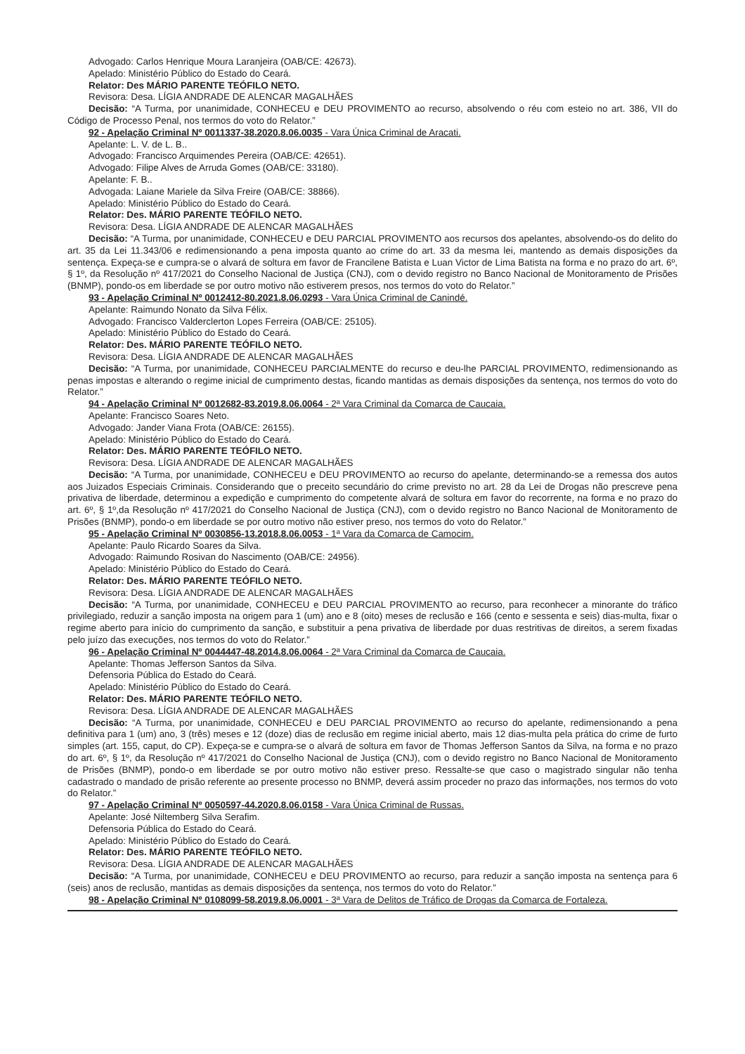Advogado: Carlos Henrique Moura Laranjeira (OAB/CE: 42673).
Apelado: Ministério Público do Estado do Ceará.
Relator: Des MÁRIO PARENTE TEÓFILO NETO.
Revisora: Desa. LÍGIA ANDRADE DE ALENCAR MAGALHÃES
Decisão: “A Turma, por unanimidade, CONHECEU e DEU PROVIMENTO ao recurso, absolvendo o réu com esteio no art. 386, VII do Código de Processo Penal, nos termos do voto do Relator.”
92 - Apelação Criminal Nº 0011337-38.2020.8.06.0035 - Vara Única Criminal de Aracati.
Apelante: L. V. de L. B..
Advogado: Francisco Arquimendes Pereira (OAB/CE: 42651).
Advogado: Filipe Alves de Arruda Gomes (OAB/CE: 33180).
Apelante: F. B..
Advogada: Laiane Mariele da Silva Freire (OAB/CE: 38866).
Apelado: Ministério Público do Estado do Ceará.
Relator: Des. MÁRIO PARENTE TEÓFILO NETO.
Revisora: Desa. LÍGIA ANDRADE DE ALENCAR MAGALHÃES
Decisão: “A Turma, por unanimidade, CONHECEU e DEU PARCIAL PROVIMENTO aos recursos dos apelantes, absolvendo-os do delito do art. 35 da Lei 11.343/06 e redimensionando a pena imposta quanto ao crime do art. 33 da mesma lei, mantendo as demais disposições da sentença. Expeça-se e cumpra-se o alvará de soltura em favor de Francilene Batista e Luan Victor de Lima Batista na forma e no prazo do art. 6º, § 1º, da Resolução nº 417/2021 do Conselho Nacional de Justiça (CNJ), com o devido registro no Banco Nacional de Monitoramento de Prisões (BNMP), pondo-os em liberdade se por outro motivo não estiverem presos, nos termos do voto do Relator.”
93 - Apelação Criminal Nº 0012412-80.2021.8.06.0293 - Vara Única Criminal de Canindé.
Apelante: Raimundo Nonato da Silva Félix.
Advogado: Francisco Valderclerton Lopes Ferreira (OAB/CE: 25105).
Apelado: Ministério Público do Estado do Ceará.
Relator: Des. MÁRIO PARENTE TEÓFILO NETO.
Revisora: Desa. LÍGIA ANDRADE DE ALENCAR MAGALHÃES
Decisão: “A Turma, por unanimidade, CONHECEU PARCIALMENTE do recurso e deu-lhe PARCIAL PROVIMENTO, redimensionando as penas impostas e alterando o regime inicial de cumprimento destas, ficando mantidas as demais disposições da sentença, nos termos do voto do Relator.”
94 - Apelação Criminal Nº 0012682-83.2019.8.06.0064 - 2ª Vara Criminal da Comarca de Caucaia.
Apelante: Francisco Soares Neto.
Advogado: Jander Viana Frota (OAB/CE: 26155).
Apelado: Ministério Público do Estado do Ceará.
Relator: Des. MÁRIO PARENTE TEÓFILO NETO.
Revisora: Desa. LÍGIA ANDRADE DE ALENCAR MAGALHÃES
Decisão: “A Turma, por unanimidade, CONHECEU e DEU PROVIMENTO ao recurso do apelante, determinando-se a remessa dos autos aos Juizados Especiais Criminais. Considerando que o preceito secundário do crime previsto no art. 28 da Lei de Drogas não prescreve pena privativa de liberdade, determinou a expedição e cumprimento do competente alvará de soltura em favor do recorrente, na forma e no prazo do art. 6º, § 1º,da Resolução nº 417/2021 do Conselho Nacional de Justiça (CNJ), com o devido registro no Banco Nacional de Monitoramento de Prisões (BNMP), pondo-o em liberdade se por outro motivo não estiver preso, nos termos do voto do Relator.”
95 - Apelação Criminal Nº 0030856-13.2018.8.06.0053 - 1ª Vara da Comarca de Camocim.
Apelante: Paulo Ricardo Soares da Silva.
Advogado: Raimundo Rosivan do Nascimento (OAB/CE: 24956).
Apelado: Ministério Público do Estado do Ceará.
Relator: Des. MÁRIO PARENTE TEÓFILO NETO.
Revisora: Desa. LÍGIA ANDRADE DE ALENCAR MAGALHÃES
Decisão: “A Turma, por unanimidade, CONHECEU e DEU PARCIAL PROVIMENTO ao recurso, para reconhecer a minorante do tráfico privilegiado, reduzir a sanção imposta na origem para 1 (um) ano e 8 (oito) meses de reclusão e 166 (cento e sessenta e seis) dias-multa, fixar o regime aberto para início do cumprimento da sanção, e substituir a pena privativa de liberdade por duas restritivas de direitos, a serem fixadas pelo juízo das execuções, nos termos do voto do Relator.”
96 - Apelação Criminal Nº 0044447-48.2014.8.06.0064 - 2ª Vara Criminal da Comarca de Caucaia.
Apelante: Thomas Jefferson Santos da Silva.
Defensoria Pública do Estado do Ceará.
Apelado: Ministério Público do Estado do Ceará.
Relator: Des. MÁRIO PARENTE TEÓFILO NETO.
Revisora: Desa. LÍGIA ANDRADE DE ALENCAR MAGALHÃES
Decisão: “A Turma, por unanimidade, CONHECEU e DEU PARCIAL PROVIMENTO ao recurso do apelante, redimensionando a pena definitiva para 1 (um) ano, 3 (três) meses e 12 (doze) dias de reclusão em regime inicial aberto, mais 12 dias-multa pela prática do crime de furto simples (art. 155, caput, do CP). Expeça-se e cumpra-se o alvará de soltura em favor de Thomas Jefferson Santos da Silva, na forma e no prazo do art. 6º, § 1º, da Resolução nº 417/2021 do Conselho Nacional de Justiça (CNJ), com o devido registro no Banco Nacional de Monitoramento de Prisões (BNMP), pondo-o em liberdade se por outro motivo não estiver preso. Ressalte-se que caso o magistrado singular não tenha cadastrado o mandado de prisão referente ao presente processo no BNMP, deverá assim proceder no prazo das informações, nos termos do voto do Relator.”
97 - Apelação Criminal Nº 0050597-44.2020.8.06.0158 - Vara Única Criminal de Russas.
Apelante: José Niltemberg Silva Serafim.
Defensoria Pública do Estado do Ceará.
Apelado: Ministério Público do Estado do Ceará.
Relator: Des. MÁRIO PARENTE TEÓFILO NETO.
Revisora: Desa. LÍGIA ANDRADE DE ALENCAR MAGALHÃES
Decisão: “A Turma, por unanimidade, CONHECEU e DEU PROVIMENTO ao recurso, para reduzir a sanção imposta na sentença para 6 (seis) anos de reclusão, mantidas as demais disposições da sentença, nos termos do voto do Relator.”
98 - Apelação Criminal Nº 0108099-58.2019.8.06.0001 - 3ª Vara de Delitos de Tráfico de Drogas da Comarca de Fortaleza.